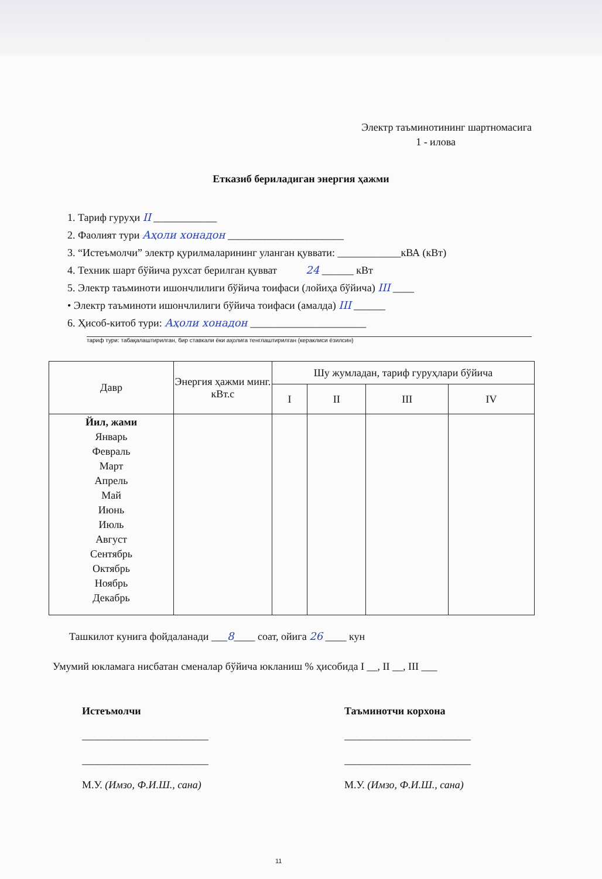Электр таъминотининг шартномасига
1 - илова
Етказиб бериладиган энергия ҳажми
1. Тариф гуруҳи II ____________
2. Фаолият тури Аҳоли хонадон ______________________
3. “Истеъмолчи” электр қурилмаларининг уланган қуввати: ____________кВА (кВт)
4. Техник шарт бўйича рухсат берилган қувват 24 ______ кВт
5. Электр таъминоти ишончлилиги бўйича тоифаси (лойиҳа бўйича) III ____
• Электр таъминоти ишончлилиги бўйича тоифаси (амалда) III ______
6. Ҳисоб-китоб тури: Аҳоли хонадон ______________________
тариф тури: табақалаштирилган, бир ставкали ёки аҳолига тенглаштирилган (кераклиси ёзилсин)
| Давр | Энергия ҳажми минг. кВт.с | Шу жумладан, тариф гуруҳлари бўйича | | | |
| --- | --- | --- | --- | --- | --- |
| | | I | II | III | IV |
| Йил, жами Январь Февраль Март Апрель Май Июнь Июль Август Сентябрь Октябрь Ноябрь Декабрь | | | | | |
Ташкилот кунига фойдаланади ___8____ соат, ойига 26 ____ кун
Умумий юкламага нисбатан сменалар бўйича юкланиш % ҳисобида I __, II __, III ___
Истеъмолчи
________________________
________________________
М.У. (Имзо, Ф.И.Ш., сана)
Таъминотчи корхона
________________________
________________________
М.У. (Имзо, Ф.И.Ш., сана)
11